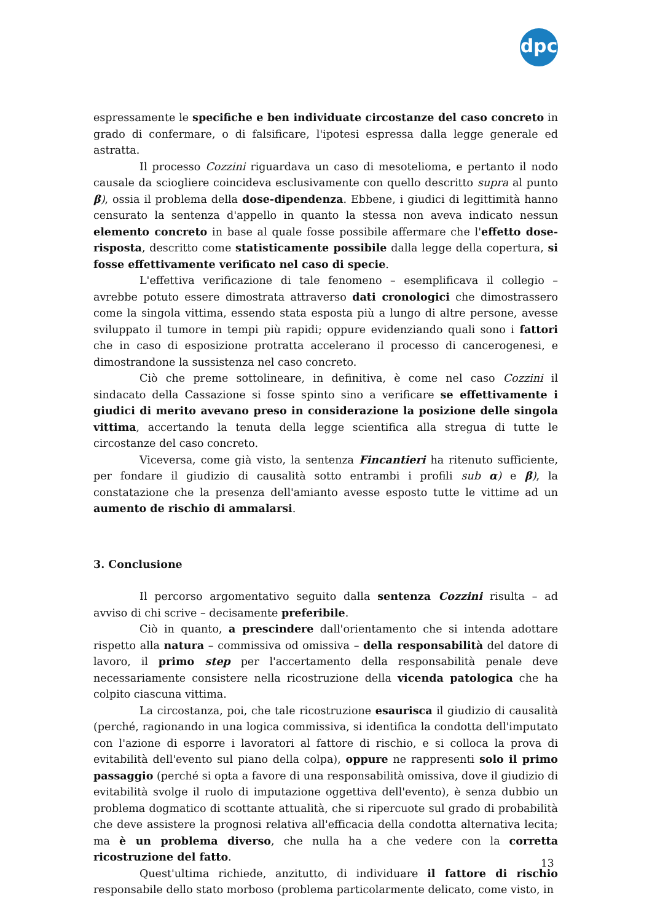dpc
espressamente le specifiche e ben individuate circostanze del caso concreto in grado di confermare, o di falsificare, l'ipotesi espressa dalla legge generale ed astratta.
Il processo Cozzini riguardava un caso di mesotelioma, e pertanto il nodo causale da sciogliere coincideva esclusivamente con quello descritto supra al punto β), ossia il problema della dose-dipendenza. Ebbene, i giudici di legittimità hanno censurato la sentenza d'appello in quanto la stessa non aveva indicato nessun elemento concreto in base al quale fosse possibile affermare che l'effetto dose-risposta, descritto come statisticamente possibile dalla legge della copertura, si fosse effettivamente verificato nel caso di specie.
L'effettiva verificazione di tale fenomeno – esemplificava il collegio – avrebbe potuto essere dimostrata attraverso dati cronologici che dimostrassero come la singola vittima, essendo stata esposta più a lungo di altre persone, avesse sviluppato il tumore in tempi più rapidi; oppure evidenziando quali sono i fattori che in caso di esposizione protratta accelerano il processo di cancerogenesi, e dimostrandone la sussistenza nel caso concreto.
Ciò che preme sottolineare, in definitiva, è come nel caso Cozzini il sindacato della Cassazione si fosse spinto sino a verificare se effettivamente i giudici di merito avevano preso in considerazione la posizione delle singola vittima, accertando la tenuta della legge scientifica alla stregua di tutte le circostanze del caso concreto.
Viceversa, come già visto, la sentenza Fincantieri ha ritenuto sufficiente, per fondare il giudizio di causalità sotto entrambi i profili sub α) e β), la constatazione che la presenza dell'amianto avesse esposto tutte le vittime ad un aumento de rischio di ammalarsi.
3. Conclusione
Il percorso argomentativo seguito dalla sentenza Cozzini risulta – ad avviso di chi scrive – decisamente preferibile.
Ciò in quanto, a prescindere dall'orientamento che si intenda adottare rispetto alla natura – commissiva od omissiva – della responsabilità del datore di lavoro, il primo step per l'accertamento della responsabilità penale deve necessariamente consistere nella ricostruzione della vicenda patologica che ha colpito ciascuna vittima.
La circostanza, poi, che tale ricostruzione esaurisca il giudizio di causalità (perché, ragionando in una logica commissiva, si identifica la condotta dell'imputato con l'azione di esporre i lavoratori al fattore di rischio, e si colloca la prova di evitabilità dell'evento sul piano della colpa), oppure ne rappresenti solo il primo passaggio (perché si opta a favore di una responsabilità omissiva, dove il giudizio di evitabilità svolge il ruolo di imputazione oggettiva dell'evento), è senza dubbio un problema dogmatico di scottante attualità, che si ripercuote sul grado di probabilità che deve assistere la prognosi relativa all'efficacia della condotta alternativa lecita; ma è un problema diverso, che nulla ha a che vedere con la corretta ricostruzione del fatto.
Quest'ultima richiede, anzitutto, di individuare il fattore di rischio responsabile dello stato morboso (problema particolarmente delicato, come visto, in
13